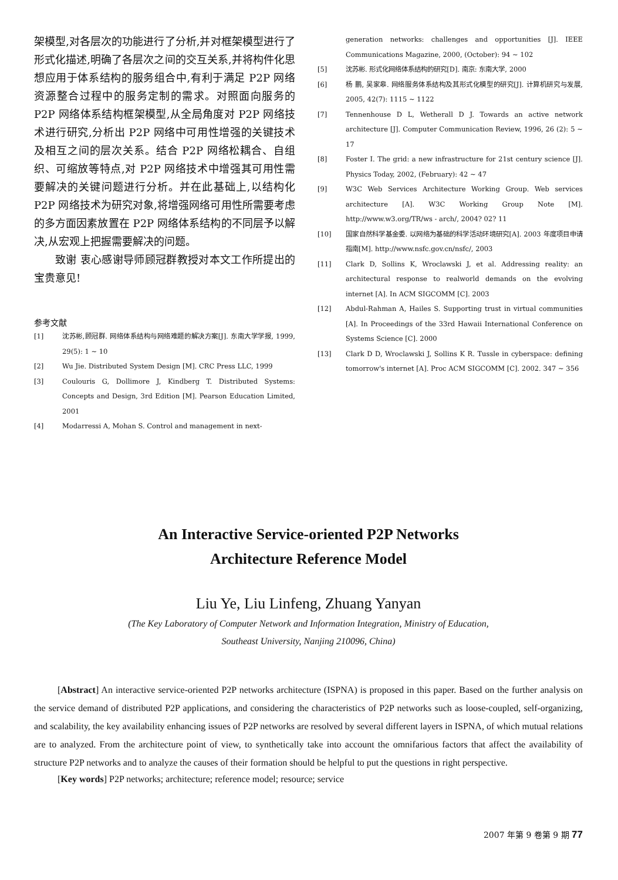架模型,对各层次的功能进行了分析,并对框架模型进行了形式化描述,明确了各层次之间的交互关系,并将构件化思想应用于体系结构的服务组合中,有利于满足 P2P 网络资源整合过程中的服务定制的需求。对照面向服务的 P2P 网络体系结构框架模型,从全局角度对 P2P 网络技术进行研究,分析出 P2P 网络中可用性增强的关键技术及相互之间的层次关系。结合 P2P 网络松耦合、自组织、可缩放等特点,对 P2P 网络技术中增强其可用性需要解决的关键问题进行分析。并在此基础上,以结构化 P2P 网络技术为研究对象,将增强网络可用性所需要考虑的多方面因素放置在 P2P 网络体系结构的不同层予以解决,从宏观上把握需要解决的问题。
致谢 衷心感谢导师顾冠群教授对本文工作所提出的宝贵意见!
参考文献
[1] 沈苏彬,顾冠群. 网络体系结构与网络难题的解决方案[J]. 东南大学学报, 1999, 29(5): 1 ~ 10
[2] Wu Jie. Distributed System Design [M]. CRC Press LLC, 1999
[3] Coulouris G, Dollimore J, Kindberg T. Distributed Systems: Concepts and Design, 3rd Edition [M]. Pearson Education Limited, 2001
[4] Modarressi A, Mohan S. Control and management in next-
generation networks: challenges and opportunities [J]. IEEE Communications Magazine, 2000, (October): 94 ~ 102
[5] 沈苏彬. 形式化网络体系结构的研究[D]. 南京: 东南大学, 2000
[6] 杨 鹏, 吴家皋. 网络服务体系结构及其形式化模型的研究[J]. 计算机研究与发展, 2005, 42(7): 1115 ~ 1122
[7] Tennenhouse D L, Wetherall D J. Towards an active network architecture [J]. Computer Communication Review, 1996, 26 (2): 5 ~ 17
[8] Foster I. The grid: a new infrastructure for 21st century science [J]. Physics Today, 2002, (February): 42 ~ 47
[9] W3C Web Services Architecture Working Group. Web services architecture [A]. W3C Working Group Note [M]. http://www.w3.org/TR/ws - arch/, 2004? 02? 11
[10] 国家自然科学基金委. 以网络为基础的科学活动环境研究[A]. 2003 年度项目申请指南[M]. http://www.nsfc.gov.cn/nsfc/, 2003
[11] Clark D, Sollins K, Wroclawski J, et al. Addressing reality: an architectural response to realworld demands on the evolving internet [A]. In ACM SIGCOMM [C]. 2003
[12] Abdul-Rahman A, Hailes S. Supporting trust in virtual communities [A]. In Proceedings of the 33rd Hawaii International Conference on Systems Science [C]. 2000
[13] Clark D D, Wroclawski J, Sollins K R. Tussle in cyberspace: defining tomorrow's internet [A]. Proc ACM SIGCOMM [C]. 2002. 347 ~ 356
An Interactive Service-oriented P2P Networks
Architecture Reference Model
Liu Ye, Liu Linfeng, Zhuang Yanyan
(The Key Laboratory of Computer Network and Information Integration, Ministry of Education,
Southeast University, Nanjing 210096, China)
[Abstract] An interactive service-oriented P2P networks architecture (ISPNA) is proposed in this paper. Based on the further analysis on the service demand of distributed P2P applications, and considering the characteristics of P2P networks such as loose-coupled, self-organizing, and scalability, the key availability enhancing issues of P2P networks are resolved by several different layers in ISPNA, of which mutual relations are to analyzed. From the architecture point of view, to synthetically take into account the omnifarious factors that affect the availability of structure P2P networks and to analyze the causes of their formation should be helpful to put the questions in right perspective.
[Key words] P2P networks; architecture; reference model; resource; service
2007 年第 9 卷第 9 期 77